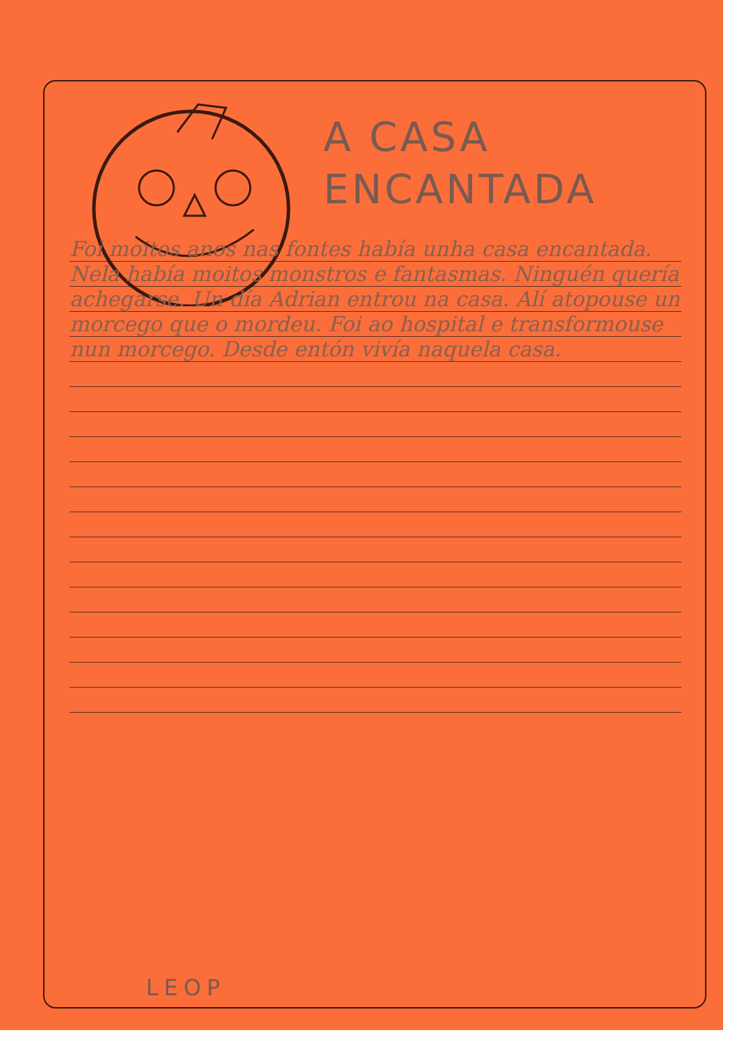A CASA
ENCANTADA
Foi moitos anos nas fontes había unha casa encantada. Nela había moitos monstros e fantasmas. Ninguén quería achegarse. Un día Adrian entrou na casa. Alí atopouse un morcego que o mordeu. Foi ao hospital e transformouse nun morcego. Desde entón vivía naquela casa.
LEOP